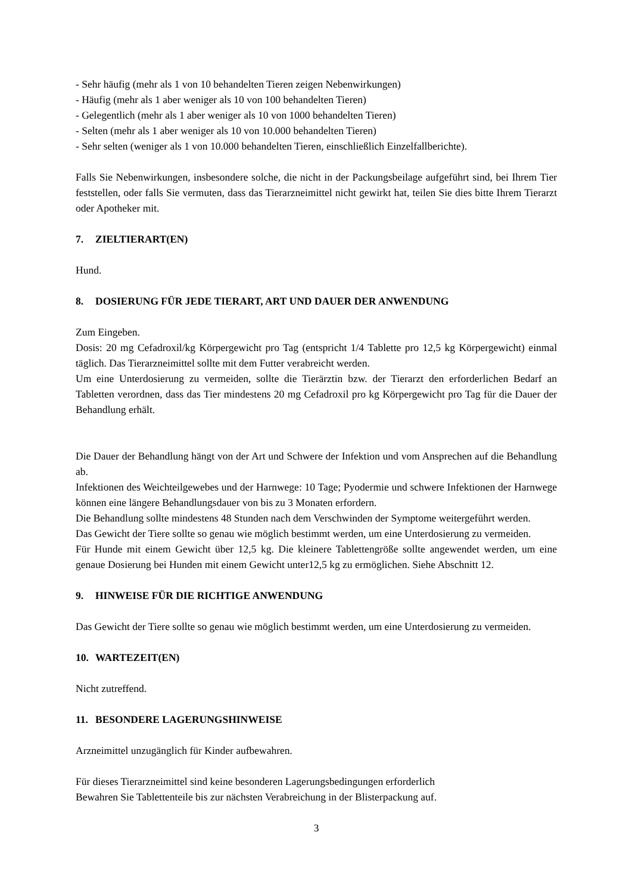- Sehr häufig (mehr als 1 von 10 behandelten Tieren zeigen Nebenwirkungen)
- Häufig (mehr als 1 aber weniger als 10 von 100 behandelten Tieren)
- Gelegentlich (mehr als 1 aber weniger als 10 von 1000 behandelten Tieren)
- Selten (mehr als 1 aber weniger als 10 von 10.000 behandelten Tieren)
- Sehr selten (weniger als 1 von 10.000 behandelten Tieren, einschließlich Einzelfallberichte).
Falls Sie Nebenwirkungen, insbesondere solche, die nicht in der Packungsbeilage aufgeführt sind, bei Ihrem Tier feststellen, oder falls Sie vermuten, dass das Tierarzneimittel nicht gewirkt hat, teilen Sie dies bitte Ihrem Tierarzt oder Apotheker mit.
7. ZIELTIERART(EN)
Hund.
8. DOSIERUNG FÜR JEDE TIERART, ART UND DAUER DER ANWENDUNG
Zum Eingeben.
Dosis: 20 mg Cefadroxil/kg Körpergewicht pro Tag (entspricht 1/4 Tablette pro 12,5 kg Körpergewicht) einmal täglich. Das Tierarzneimittel sollte mit dem Futter verabreicht werden.
Um eine Unterdosierung zu vermeiden, sollte die Tierärztin bzw. der Tierarzt den erforderlichen Bedarf an Tabletten verordnen, dass das Tier mindestens 20 mg Cefadroxil pro kg Körpergewicht pro Tag für die Dauer der Behandlung erhält.
Die Dauer der Behandlung hängt von der Art und Schwere der Infektion und vom Ansprechen auf die Behandlung ab.
Infektionen des Weichteilgewebes und der Harnwege: 10 Tage; Pyodermie und schwere Infektionen der Harnwege können eine längere Behandlungsdauer von bis zu 3 Monaten erfordern.
Die Behandlung sollte mindestens 48 Stunden nach dem Verschwinden der Symptome weitergeführt werden.
Das Gewicht der Tiere sollte so genau wie möglich bestimmt werden, um eine Unterdosierung zu vermeiden.
Für Hunde mit einem Gewicht über 12,5 kg. Die kleinere Tablettengröße sollte angewendet werden, um eine genaue Dosierung bei Hunden mit einem Gewicht unter12,5 kg zu ermöglichen. Siehe Abschnitt 12.
9. HINWEISE FÜR DIE RICHTIGE ANWENDUNG
Das Gewicht der Tiere sollte so genau wie möglich bestimmt werden, um eine Unterdosierung zu vermeiden.
10. WARTEZEIT(EN)
Nicht zutreffend.
11. BESONDERE LAGERUNGSHINWEISE
Arzneimittel unzugänglich für Kinder aufbewahren.
Für dieses Tierarzneimittel sind keine besonderen Lagerungsbedingungen erforderlich
Bewahren Sie Tablettenteile bis zur nächsten Verabreichung in der Blisterpackung auf.
3